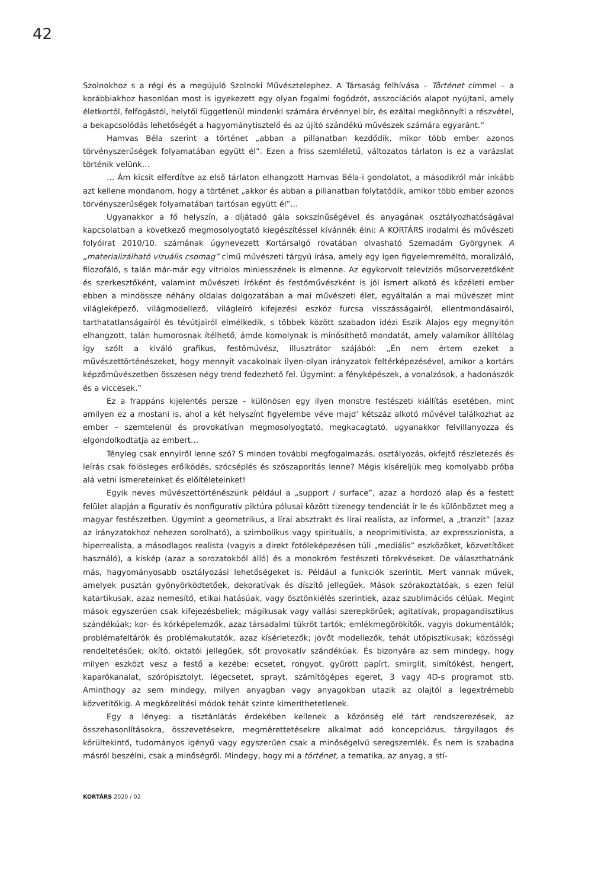42
Szolnokhoz s a régi és a megújuló Szolnoki Művésztelephez. A Társaság felhívása – Történet címmel – a korábbiakhoz hasonlóan most is igyekezett egy olyan fogalmi fogódzót, asszociációs alapot nyújtani, amely életkortól, felfogástól, helytől függetlenül mindenki számára érvénnyel bír, és ezáltal megkönnyíti a részvétel, a bekapcsolódás lehetőségét a hagyománytisztelő és az újító szándékú művészek számára egyaránt.”
Hamvas Béla szerint a történet „abban a pillanatban kezdődik, mikor több ember azonos törvényszerűségek folyamatában együtt él”. Ezen a friss szemléletű, változatos tárlaton is ez a varázslat történik velünk…
… Ám kicsit elferdítve az első tárlaton elhangzott Hamvas Béla-i gondolatot, a másodikról már inkább azt kellene mondanom, hogy a történet „akkor és abban a pillanatban folytatódik, amikor több ember azonos törvényszerűségek folyamatában tartósan együtt él”…
Ugyanakkor a fő helyszín, a díjátadó gála sokszínűségével és anyagának osztályozhatóságával kapcsolatban a következő megmosolyogtató kiegészítéssel kívánnék élni: A KORTÁRS irodalmi és művészeti folyóirat 2010/10. számának úgynevezett Kortársalgó rovatában olvasható Szemadám Györgynek A „materializálható vizuális csomag” című művészeti tárgyú írása, amely egy igen figyelemreméltó, moralizáló, filozofáló, s talán már-már egy vitriolos miniesszének is elmenne. Az egykorvolt televíziós műsorvezetőként és szerkesztőként, valamint művészeti íróként és festőművészként is jól ismert alkotó és közéleti ember ebben a mindössze néhány oldalas dolgozatában a mai művészeti élet, egyáltalán a mai művészet mint világleképező, világmodellező, világleíró kifejezési eszköz furcsa visszásságairól, ellentmondásairól, tarthatatlanságairól és tévútjairól elmélkedik, s többek között szabadon idézi Eszik Alajos egy megnyitón elhangzott, talán humorosnak ítélhető, ámde komolynak is minősíthető mondatát, amely valamikor állítólag így szólt a kiváló grafikus, festőművész, illusztrátor szájából: „Én nem értem ezeket a művészettörténészeket, hogy mennyit vacakolnak ilyen-olyan irányzatok feltérképezésével, amikor a kortárs képzőművészetben összesen négy trend fedezhető fel. Úgymint: a fényképészek, a vonalzósok, a hadonászók és a viccesek.”
Ez a frappáns kijelentés persze – különösen egy ilyen monstre festészeti kiállítás esetében, mint amilyen ez a mostani is, ahol a két helyszínt figyelembe véve majd’ kétszáz alkotó művével találkozhat az ember – szemtelenül és provokatívan megmosolyogtató, megkacagtató, ugyanakkor felvillanyozza és elgondolkodtatja az embert…
Tényleg csak ennyiről lenne szó? S minden további megfogalmazás, osztályozás, okfejtő részletezés és leírás csak fölösleges erőlködés, szócséplés és szószaporítás lenne? Mégis kíséreljük meg komolyabb próba alá vetni ismereteinket és előítéleteinket!
Egyik neves művészettörténészünk például a „support / surface”, azaz a hordozó alap és a festett felület alapján a figuratív és nonfiguratív piktúra pólusai között tizenegy tendenciát ír le és különböztet meg a magyar festészetben. Úgymint a geometrikus, a lírai absztrakt és lírai realista, az informel, a „tranzit” (azaz az irányzatokhoz nehezen sorolható), a szimbolikus vagy spirituális, a neoprimitivista, az expresszionista, a hiperrealista, a másodlagos realista (vagyis a direkt fotóleképezésen túli „mediális” eszközöket, közvetítőket használó), a kiskép (azaz a sorozatokból álló) és a monokróm festészeti törekvéseket. De választhatnánk más, hagyományosabb osztályozási lehetőségeket is. Például a funkciók szerintit. Mert vannak művek, amelyek pusztán gyönyörködtetőek, dekoratívak és díszítő jellegűek. Mások szórakoztatóak, s ezen felül katartikusak, azaz nemesítő, etikai hatásúak, vagy ösztönkiélés szerintiek, azaz szublimációs célúak. Megint mások egyszerűen csak kifejezésbeliek; mágikusak vagy vallási szerepkörűek; agitatívak, propagandisztikus szándékúak; kor- és kórképelemzők, azaz társadalmi tükröt tartók; emlékmegörökítők, vagyis dokumentálók; problémafeltárók és problémakutatók, azaz kísérletezők; jövőt modellezők, tehát utópisztikusak; közösségi rendeltetésűek; okító, oktatói jellegűek, sőt provokatív szándékúak. És bizonyára az sem mindegy, hogy milyen eszközt vesz a festő a kezébe: ecsetet, rongyot, gyűrött papírt, smirglit, simítókést, hengert, kaparókanalat, szórópisztolyt, légecsetet, sprayt, számítógépes egeret, 3 vagy 4D-s programot stb. Aminthogy az sem mindegy, milyen anyagban vagy anyagokban utazik az olajtól a legextrémebb közvetítőkig. A megközelítési módok tehát szinte kimeríthetetlenek.
Egy a lényeg: a tisztánlátás érdekében kellenek a közönség elé tárt rendszerezések, az összehasonlításokra, összevetésekre, megmérettetésekre alkalmat adó koncepciózus, tárgyilagos és körültekintő, tudományos igényű vagy egyszerűen csak a minőségelvű seregszemlék. És nem is szabadna másról beszélni, csak a minőségről. Mindegy, hogy mi a történet, a tematika, az anyag, a stí-
KORTÁRS 2020 / 02